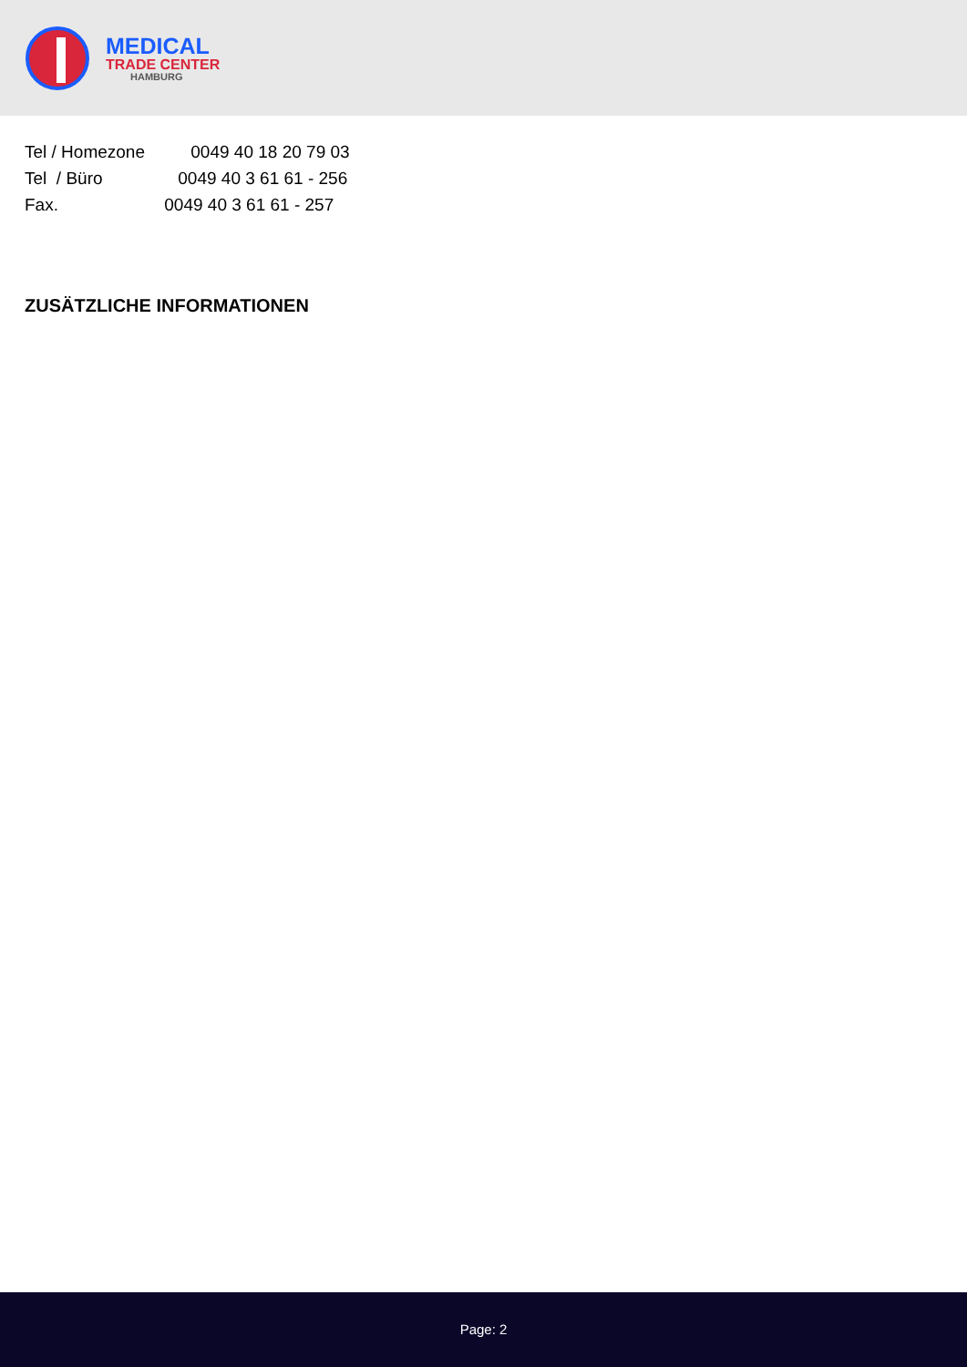MEDICAL
TRADE CENTER
HAMBURG
Tel / Homezone 0049 40 18 20 79 03
Tel / Büro 0049 40 3 61 61 - 256
Fax. 0049 40 3 61 61 - 257
ZUSÄTZLICHE INFORMATIONEN
Page: 2